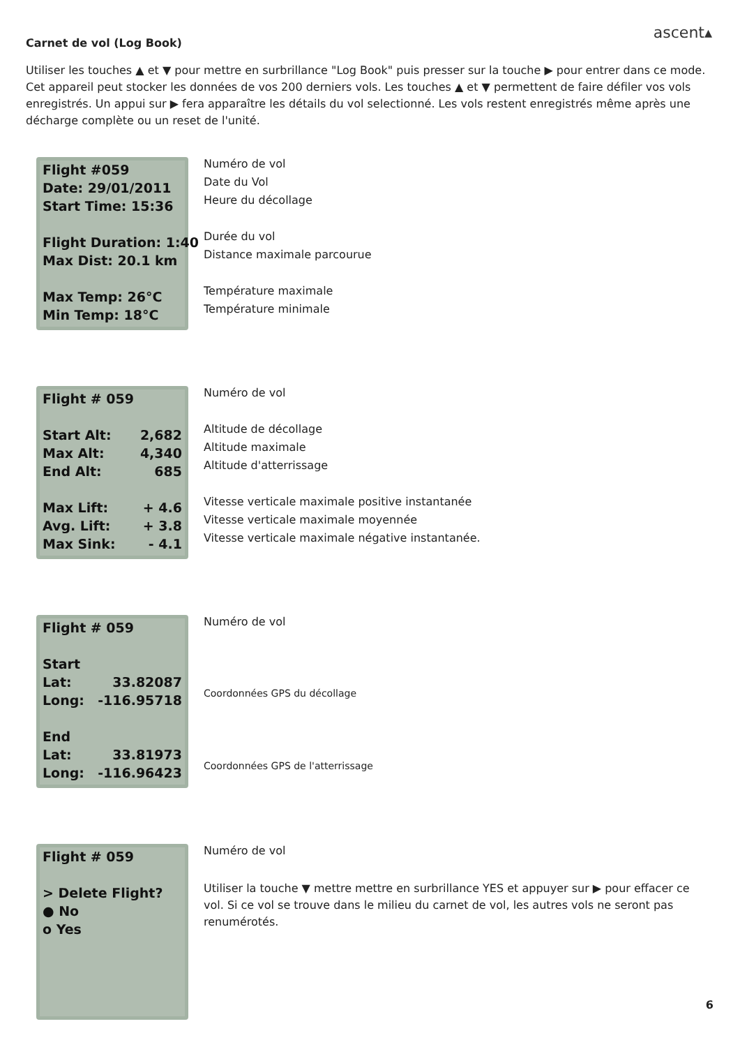ascent▴
Carnet de vol (Log Book)
Utiliser les touches ▲ et ▼ pour mettre en surbrillance "Log Book" puis presser sur la touche ▶ pour entrer dans ce mode. Cet appareil peut stocker les données de vos 200 derniers vols. Les touches ▲ et ▼ permettent de faire défiler vos vols enregistrés. Un appui sur ▶ fera apparaître les détails du vol selectionné. Les vols restent enregistrés même après une décharge complète ou un reset de l'unité.
Flight #059
Date: 29/01/2011
Start Time: 15:36
Flight Duration: 1:40
Max Dist: 20.1 km
Max Temp: 26°C
Min Temp: 18°C
Numéro de vol
Date du Vol
Heure du décollage
Durée du vol
Distance maximale parcourue
Température maximale
Température minimale
Flight # 059
Start Alt: 2,682
Max Alt: 4,340
End Alt: 685
Max Lift: + 4.6
Avg. Lift: + 3.8
Max Sink: - 4.1
Numéro de vol
Altitude de décollage
Altitude maximale
Altitude d'atterrissage
Vitesse verticale maximale positive instantanée
Vitesse verticale maximale moyennée
Vitesse verticale maximale négative instantanée.
Flight # 059
Start
Lat: 33.82087
Long: -116.95718
End
Lat: 33.81973
Long: -116.96423
Numéro de vol
Coordonnées GPS du décollage
Coordonnées GPS de l'atterrissage
Flight # 059
> Delete Flight?
● No
o Yes
Numéro de vol
Utiliser la touche ▼ mettre mettre en surbrillance YES et appuyer sur ▶ pour effacer ce vol. Si ce vol se trouve dans le milieu du carnet de vol, les autres vols ne seront pas renumérotés.
6